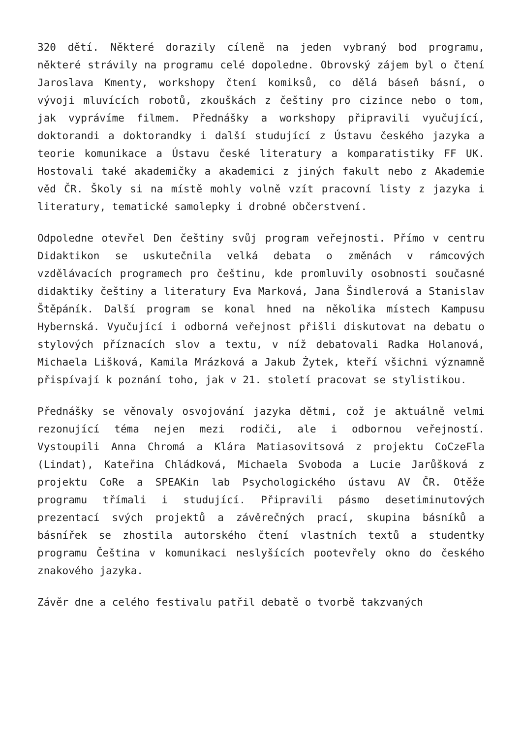320 dětí. Některé dorazily cíleně na jeden vybraný bod programu, některé strávily na programu celé dopoledne. Obrovský zájem byl o čtení Jaroslava Kmenty, workshopy čtení komiksů, co dělá báseň básní, o vývoji mluvících robotů, zkouškách z češtiny pro cizince nebo o tom, jak vyprávíme filmem. Přednášky a workshopy připravili vyučující, doktorandi a doktorandky i další studující z Ústavu českého jazyka a teorie komunikace a Ústavu české literatury a komparatistiky FF UK. Hostovali také akademičky a akademici z jiných fakult nebo z Akademie věd ČR. Školy si na místě mohly volně vzít pracovní listy z jazyka i literatury, tematické samolepky i drobné občerstvení.
Odpoledne otevřel Den češtiny svůj program veřejnosti. Přímo v centru Didaktikon se uskutečnila velká debata o změnách v rámcových vzdělávacích programech pro češtinu, kde promluvily osobnosti současné didaktiky češtiny a literatury Eva Marková, Jana Šindlerová a Stanislav Štěpáník. Další program se konal hned na několika místech Kampusu Hybernská. Vyučující i odborná veřejnost přišli diskutovat na debatu o stylových příznacích slov a textu, v níž debatovali Radka Holanová, Michaela Lišková, Kamila Mrázková a Jakub Żytek, kteří všichni významně přispívají k poznání toho, jak v 21. století pracovat se stylistikou.
Přednášky se věnovaly osvojování jazyka dětmi, což je aktuálně velmi rezonující téma nejen mezi rodiči, ale i odbornou veřejností. Vystoupili Anna Chromá a Klára Matiasovitsová z projektu CoCzeFla (Lindat), Kateřina Chládková, Michaela Svoboda a Lucie Jarůšková z projektu CoRe a SPEAKin lab Psychologického ústavu AV ČR. Otěže programu třímali i studující. Připravili pásmo desetiminutových prezentací svých projektů a závěrečných prací, skupina básníků a básnířek se zhostila autorského čtení vlastních textů a studentky programu Čeština v komunikaci neslyšících pootevřely okno do českého znakového jazyka.
Závěr dne a celého festivalu patřil debatě o tvorbě takzvaných